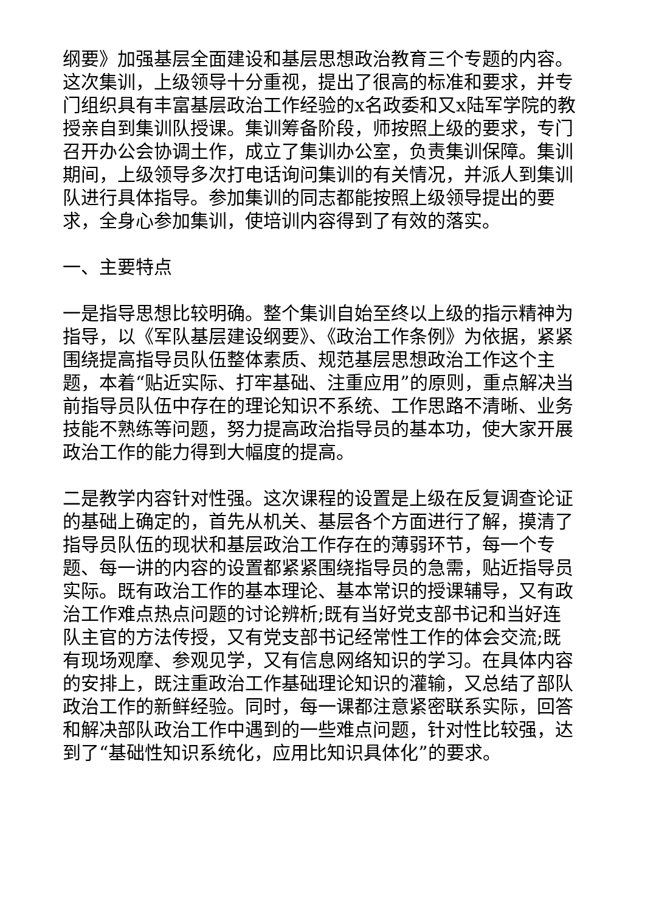纲要》加强基层全面建设和基层思想政治教育三个专题的内容。这次集训，上级领导十分重视，提出了很高的标准和要求，并专门组织具有丰富基层政治工作经验的x名政委和又x陆军学院的教授亲自到集训队授课。集训筹备阶段，师按照上级的要求，专门召开办公会协调土作，成立了集训办公室，负责集训保障。集训期间，上级领导多次打电话询问集训的有关情况，并派人到集训队进行具体指导。参加集训的同志都能按照上级领导提出的要求，全身心参加集训，使培训内容得到了有效的落实。
一、主要特点
一是指导思想比较明确。整个集训自始至终以上级的指示精神为指导，以《军队基层建设纲要》、《政治工作条例》为依据，紧紧围绕提高指导员队伍整体素质、规范基层思想政治工作这个主题，本着“贴近实际、打牢基础、注重应用”的原则，重点解决当前指导员队伍中存在的理论知识不系统、工作思路不清晰、业务技能不熟练等问题，努力提高政治指导员的基本功，使大家开展政治工作的能力得到大幅度的提高。
二是教学内容针对性强。这次课程的设置是上级在反复调查论证的基础上确定的，首先从机关、基层各个方面进行了解，摸清了指导员队伍的现状和基层政治工作存在的薄弱环节，每一个专题、每一讲的内容的设置都紧紧围绕指导员的急需，贴近指导员实际。既有政治工作的基本理论、基本常识的授课辅导，又有政治工作难点热点问题的讨论辨析;既有当好党支部书记和当好连队主官的方法传授，又有党支部书记经常性工作的体会交流;既有现场观摩、参观见学，又有信息网络知识的学习。在具体内容的安排上，既注重政治工作基础理论知识的灌输，又总结了部队政治工作的新鲜经验。同时，每一课都注意紧密联系实际，回答和解决部队政治工作中遇到的一些难点问题，针对性比较强，达到了“基础性知识系统化，应用比知识具体化”的要求。